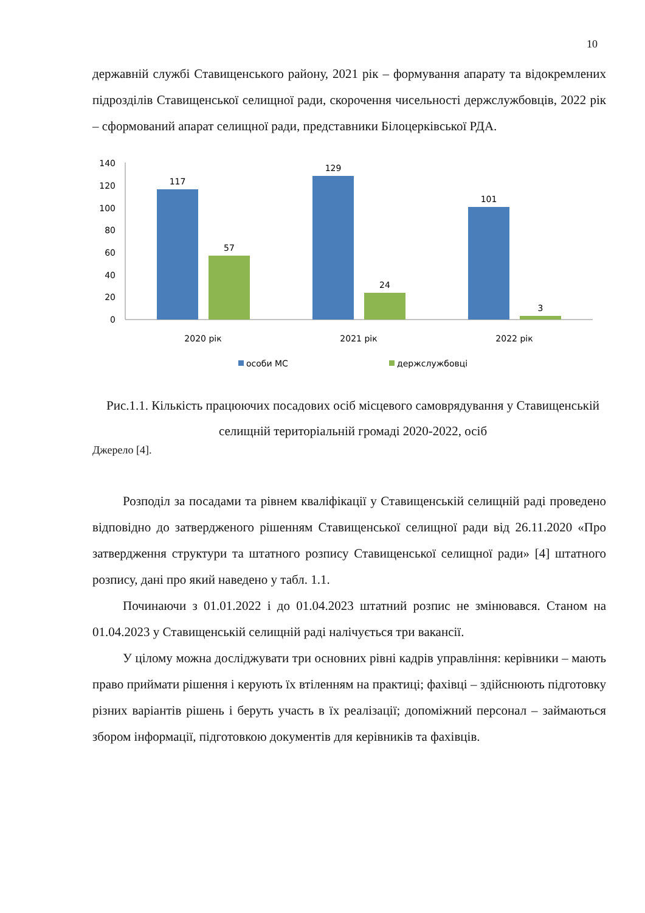10
державній службі Ставищенського району, 2021 рік – формування апарату та відокремлених підрозділів Ставищенської селищної ради, скорочення чисельності держслужбовців, 2022 рік – сформований апарат селищної ради, представники Білоцерківської РДА.
0
20
40
60
80
100
120
140
117
57
129
24
101
3
2020 рік
2021 рік
2022 рік
особи МС
держслужбовці
Рис.1.1. Кількість працюючих посадових осіб місцевого самоврядування у Ставищенській селищній територіальній громаді 2020-2022, осіб
Джерело [4].
Розподіл за посадами та рівнем кваліфікації у Ставищенській селищній раді проведено відповідно до затвердженого рішенням Ставищенської селищної ради від 26.11.2020 «Про затвердження структури та штатного розпису Ставищенської селищної ради» [4] штатного розпису, дані про який наведено у табл. 1.1.
Починаючи з 01.01.2022 і до 01.04.2023 штатний розпис не змінювався. Станом на 01.04.2023 у Ставищенській селищній раді налічується три вакансії.
У цілому можна досліджувати три основних рівні кадрів управління: керівники – мають право приймати рішення і керують їх втіленням на практиці; фахівці – здійснюють підготовку різних варіантів рішень і беруть участь в їх реалізації; допоміжний персонал – займаються збором інформації, підготовкою документів для керівників та фахівців.